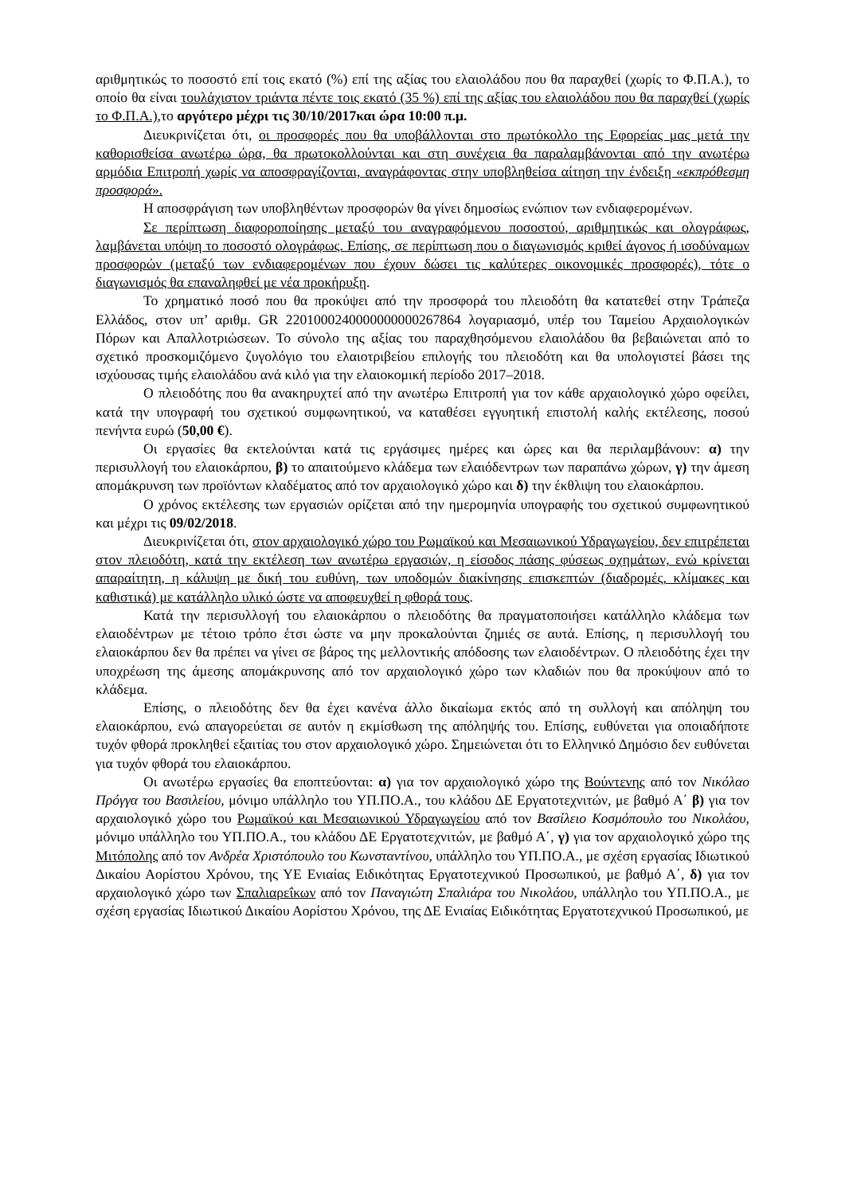αριθμητικώς το ποσοστό επί τοις εκατό (%) επί της αξίας του ελαιολάδου που θα παραχθεί (χωρίς το Φ.Π.Α.), το οποίο θα είναι τουλάχιστον τριάντα πέντε τοις εκατό (35 %) επί της αξίας του ελαιολάδου που θα παραχθεί (χωρίς το Φ.Π.Α.),το αργότερο μέχρι τις 30/10/2017και ώρα 10:00 π.μ.
Διευκρινίζεται ότι, οι προσφορές που θα υποβάλλονται στο πρωτόκολλο της Εφορείας μας μετά την καθορισθείσα ανωτέρω ώρα, θα πρωτοκολλούνται και στη συνέχεια θα παραλαμβάνονται από την ανωτέρω αρμόδια Επιτροπή χωρίς να αποσφραγίζονται, αναγράφοντας στην υποβληθείσα αίτηση την ένδειξη «εκπρόθεσμη προσφορά».
Η αποσφράγιση των υποβληθέντων προσφορών θα γίνει δημοσίως ενώπιον των ενδιαφερομένων.
Σε περίπτωση διαφοροποίησης μεταξύ του αναγραφόμενου ποσοστού, αριθμητικώς και ολογράφως, λαμβάνεται υπόψη το ποσοστό ολογράφως. Επίσης, σε περίπτωση που ο διαγωνισμός κριθεί άγονος ή ισοδύναμων προσφορών (μεταξύ των ενδιαφερομένων που έχουν δώσει τις καλύτερες οικονομικές προσφορές), τότε ο διαγωνισμός θα επαναληφθεί με νέα προκήρυξη.
Το χρηματικό ποσό που θα προκύψει από την προσφορά του πλειοδότη θα κατατεθεί στην Τράπεζα Ελλάδος, στον υπ’ αριθμ. GR 2201000240000000000267864 λογαριασμό, υπέρ του Ταμείου Αρχαιολογικών Πόρων και Απαλλοτριώσεων. Το σύνολο της αξίας του παραχθησόμενου ελαιολάδου θα βεβαιώνεται από το σχετικό προσκομιζόμενο ζυγολόγιο του ελαιοτριβείου επιλογής του πλειοδότη και θα υπολογιστεί βάσει της ισχύουσας τιμής ελαιολάδου ανά κιλό για την ελαιοκομική περίοδο 2017–2018.
Ο πλειοδότης που θα ανακηρυχτεί από την ανωτέρω Επιτροπή για τον κάθε αρχαιολογικό χώρο οφείλει, κατά την υπογραφή του σχετικού συμφωνητικού, να καταθέσει εγγυητική επιστολή καλής εκτέλεσης, ποσού πενήντα ευρώ (50,00 €).
Οι εργασίες θα εκτελούνται κατά τις εργάσιμες ημέρες και ώρες και θα περιλαμβάνουν: α) την περισυλλογή του ελαιοκάρπου, β) το απαιτούμενο κλάδεμα των ελαιόδεντρων των παραπάνω χώρων, γ) την άμεση απομάκρυνση των προϊόντων κλαδέματος από τον αρχαιολογικό χώρο και δ) την έκθλιψη του ελαιοκάρπου.
Ο χρόνος εκτέλεσης των εργασιών ορίζεται από την ημερομηνία υπογραφής του σχετικού συμφωνητικού και μέχρι τις 09/02/2018.
Διευκρινίζεται ότι, στον αρχαιολογικό χώρο του Ρωμαϊκού και Μεσαιωνικού Υδραγωγείου, δεν επιτρέπεται στον πλειοδότη, κατά την εκτέλεση των ανωτέρω εργασιών, η είσοδος πάσης φύσεως οχημάτων, ενώ κρίνεται απαραίτητη, η κάλυψη με δική του ευθύνη, των υποδομών διακίνησης επισκεπτών (διαδρομές, κλίμακες και καθιστικά) με κατάλληλο υλικό ώστε να αποφευχθεί η φθορά τους.
Κατά την περισυλλογή του ελαιοκάρπου ο πλειοδότης θα πραγματοποιήσει κατάλληλο κλάδεμα των ελαιοδέντρων με τέτοιο τρόπο έτσι ώστε να μην προκαλούνται ζημιές σε αυτά. Επίσης, η περισυλλογή του ελαιοκάρπου δεν θα πρέπει να γίνει σε βάρος της μελλοντικής απόδοσης των ελαιοδέντρων. Ο πλειοδότης έχει την υποχρέωση της άμεσης απομάκρυνσης από τον αρχαιολογικό χώρο των κλαδιών που θα προκύψουν από το κλάδεμα.
Επίσης, ο πλειοδότης δεν θα έχει κανένα άλλο δικαίωμα εκτός από τη συλλογή και απόληψη του ελαιοκάρπου, ενώ απαγορεύεται σε αυτόν η εκμίσθωση της απόληψής του. Επίσης, ευθύνεται για οποιαδήποτε τυχόν φθορά προκληθεί εξαιτίας του στον αρχαιολογικό χώρο. Σημειώνεται ότι το Ελληνικό Δημόσιο δεν ευθύνεται για τυχόν φθορά του ελαιοκάρπου.
Οι ανωτέρω εργασίες θα εποπτεύονται: α) για τον αρχαιολογικό χώρο της Βούντενης από τον Νικόλαο Πρόγγα του Βασιλείου, μόνιμο υπάλληλο του ΥΠ.ΠΟ.Α., του κλάδου ΔΕ Εργατοτεχνιτών, με βαθμό Α΄ β) για τον αρχαιολογικό χώρο του Ρωμαϊκού και Μεσαιωνικού Υδραγωγείου από τον Βασίλειο Κοσμόπουλο του Νικολάου, μόνιμο υπάλληλο του ΥΠ.ΠΟ.Α., του κλάδου ΔΕ Εργατοτεχνιτών, με βαθμό Α΄, γ) για τον αρχαιολογικό χώρο της Μιτόπολης από τον Ανδρέα Χριστόπουλο του Κωνσταντίνου, υπάλληλο του ΥΠ.ΠΟ.Α., με σχέση εργασίας Ιδιωτικού Δικαίου Αορίστου Χρόνου, της ΥΕ Ενιαίας Ειδικότητας Εργατοτεχνικού Προσωπικού, με βαθμό Α΄, δ) για τον αρχαιολογικό χώρο των Σπαλιαρεΐκων από τον Παναγιώτη Σπαλιάρα του Νικολάου, υπάλληλο του ΥΠ.ΠΟ.Α., με σχέση εργασίας Ιδιωτικού Δικαίου Αορίστου Χρόνου, της ΔΕ Ενιαίας Ειδικότητας Εργατοτεχνικού Προσωπικού, με